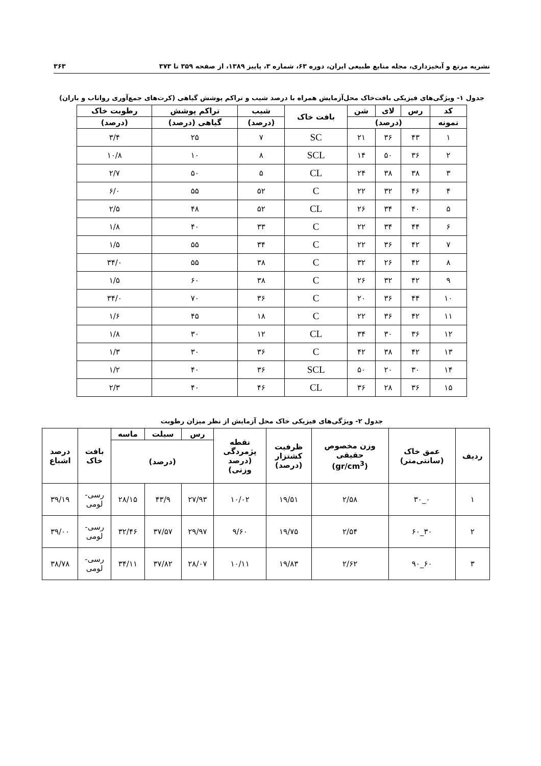نشریه مرتع و آبخیزداری، مجله منابع طبیعی ایران، دوره ۶۳، شماره ۳، پاییز ۱۳۸۹، از صفحه ۳۵۹ تا ۳۷۳ ۳۶۳
جدول ۱- ویژگی‌های فیزیکی بافت‌خاک محل‌آزمایش همراه با درصد شیب و تراکم پوشش گیاهی (کرت‌های جمع‌آوری رواناب و باران)
| کد | رس | لای | شن | بافت خاک | شیب | تراکم پوشش | رطوبت خاک |
| --- | --- | --- | --- | --- | --- | --- | --- |
| نمونه | (درصد) | | | | (درصد) | گیاهی (درصد) | (درصد) |
| ۱ | ۴۳ | ۳۶ | ۲۱ | SC | ۷ | ۲۵ | ۳/۴ |
| ۲ | ۳۶ | ۵۰ | ۱۴ | SCL | ۸ | ۱۰ | ۱۰/۸ |
| ۳ | ۳۸ | ۳۸ | ۲۴ | CL | ۵ | ۵۰ | ۲/۷ |
| ۴ | ۴۶ | ۳۲ | ۲۲ | C | ۵۲ | ۵۵ | ۶/۰ |
| ۵ | ۴۰ | ۳۴ | ۲۶ | CL | ۵۲ | ۴۸ | ۲/۵ |
| ۶ | ۴۴ | ۳۴ | ۲۲ | C | ۳۳ | ۴۰ | ۱/۸ |
| ۷ | ۴۲ | ۳۶ | ۲۲ | C | ۳۴ | ۵۵ | ۱/۵ |
| ۸ | ۴۲ | ۲۶ | ۳۲ | C | ۳۸ | ۵۵ | ۳۴/۰ |
| ۹ | ۴۲ | ۳۲ | ۲۶ | C | ۳۸ | ۶۰ | ۱/۵ |
| ۱۰ | ۴۴ | ۳۶ | ۲۰ | C | ۳۶ | ۷۰ | ۳۴/۰ |
| ۱۱ | ۴۲ | ۳۶ | ۲۲ | C | ۱۸ | ۴۵ | ۱/۶ |
| ۱۲ | ۳۶ | ۳۰ | ۳۴ | CL | ۱۲ | ۳۰ | ۱/۸ |
| ۱۳ | ۴۲ | ۳۸ | ۴۲ | C | ۳۶ | ۳۰ | ۱/۳ |
| ۱۴ | ۳۰ | ۲۰ | ۵۰ | SCL | ۳۶ | ۴۰ | ۱/۲ |
| ۱۵ | ۳۶ | ۲۸ | ۳۶ | CL | ۴۶ | ۴۰ | ۲/۳ |
جدول ۲- ویژگی‌های فیزیکی خاک محل آزمایش از نظر میزان رطوبت
| ردیف | عمق خاک (سانتی‌متر) | وزن مخصوص حقیقی (gr/cm<sup>3</sup>) | ظرفیت کشتزار (درصد) | نقطه پژمردگی (درصد وزنی) | رس | سیلت | ماسه | بافت خاک | درصد اشباع |
| --- | --- | --- | --- | --- | --- | --- | --- | --- | --- |
| | | | | | (درصد) | | | | |
| ۱ | ۰_۳۰ | ۲/۵۸ | ۱۹/۵۱ | ۱۰/۰۲ | ۲۷/۹۳ | ۴۳/۹ | ۲۸/۱۵ | رسی- لومی | ۳۹/۱۹ |
| ۲ | ۳۰_۶۰ | ۲/۵۴ | ۱۹/۷۵ | ۹/۶۰ | ۲۹/۹۷ | ۳۷/۵۷ | ۳۲/۴۶ | رسی- لومی | ۳۹/۰۰ |
| ۳ | ۶۰_۹۰ | ۲/۶۲ | ۱۹/۸۳ | ۱۰/۱۱ | ۲۸/۰۷ | ۳۷/۸۲ | ۳۴/۱۱ | رسی- لومی | ۳۸/۷۸ |